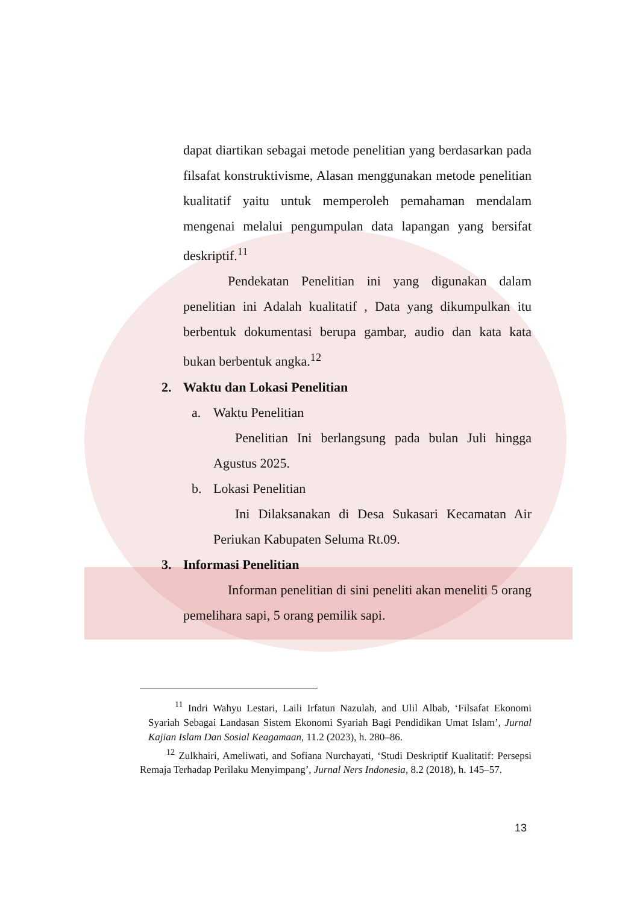dapat diartikan sebagai metode penelitian yang berdasarkan pada filsafat konstruktivisme, Alasan menggunakan metode penelitian kualitatif yaitu untuk memperoleh pemahaman mendalam mengenai melalui pengumpulan data lapangan yang bersifat deskriptif.<sup>11</sup>
Pendekatan Penelitian ini yang digunakan dalam penelitian ini Adalah kualitatif , Data yang dikumpulkan itu berbentuk dokumentasi berupa gambar, audio dan kata kata bukan berbentuk angka.<sup>12</sup>
2. Waktu dan Lokasi Penelitian
a. Waktu Penelitian
Penelitian Ini berlangsung pada bulan Juli hingga Agustus 2025.
b. Lokasi Penelitian
Ini Dilaksanakan di Desa Sukasari Kecamatan Air Periukan Kabupaten Seluma Rt.09.
3. Informasi Penelitian
Informan penelitian di sini peneliti akan meneliti 5 orang pemelihara sapi, 5 orang pemilik sapi.
<sup>11</sup> Indri Wahyu Lestari, Laili Irfatun Nazulah, and Ulil Albab, ‘Filsafat Ekonomi Syariah Sebagai Landasan Sistem Ekonomi Syariah Bagi Pendidikan Umat Islam’, Jurnal Kajian Islam Dan Sosial Keagamaan, 11.2 (2023), h. 280–86.
<sup>12</sup> Zulkhairi, Ameliwati, and Sofiana Nurchayati, ‘Studi Deskriptif Kualitatif: Persepsi Remaja Terhadap Perilaku Menyimpang’, Jurnal Ners Indonesia, 8.2 (2018), h. 145–57.
13